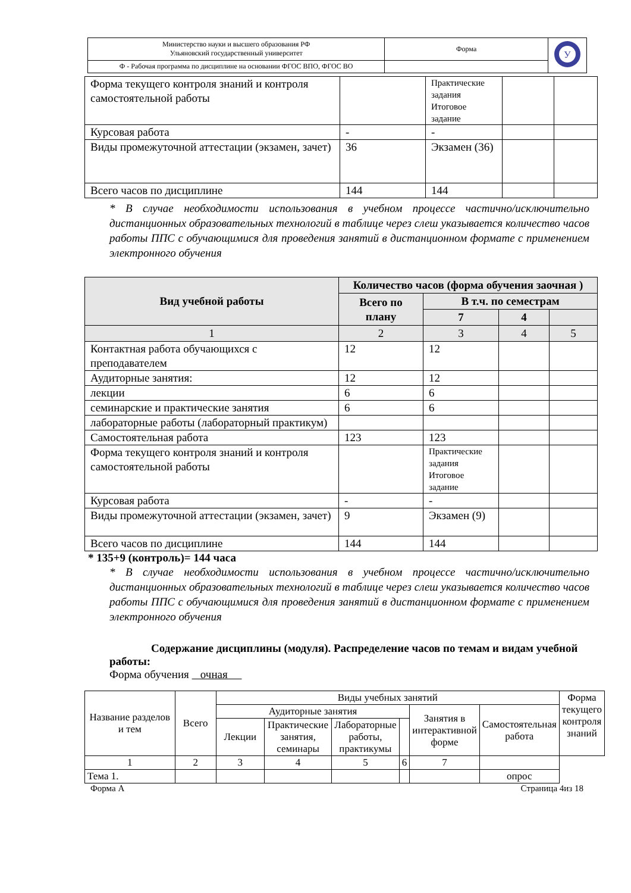| Министерство науки и высшего образования РФ Ульяновский государственный университет | Форма | У |
| Ф - Рабочая программа по дисциплине на основании ФГОС ВПО, ФГОС ВО | | |
| Форма текущего контроля знаний и контроля самостоятельной работы | | Практические задания Итоговое задание | | |
| Курсовая работа | - | - | | |
| Виды промежуточной аттестации (экзамен, зачет) | 36 | Экзамен (36) | | |
| Всего часов по дисциплине | 144 | 144 | | |
* В случае необходимости использования в учебном процессе частично/исключительно дистанционных образовательных технологий в таблице через слеш указывается количество часов работы ППС с обучающимися для проведения занятий в дистанционном формате с применением электронного обучения
| Вид учебной работы | Количество часов (форма обучения заочная ) | | | |
| --- | --- | --- | --- | --- |
| | Всего по плану | В т.ч. по семестрам | | |
| | | 7 | 4 | |
| 1 | 2 | 3 | 4 | 5 |
| Контактная работа обучающихся с преподавателем | 12 | 12 | | |
| Аудиторные занятия: | 12 | 12 | | |
| лекции | 6 | 6 | | |
| семинарские и практические занятия | 6 | 6 | | |
| лабораторные работы (лабораторный практикум) | | | | |
| Самостоятельная работа | 123 | 123 | | |
| Форма текущего контроля знаний и контроля самостоятельной работы | | Практические задания Итоговое задание | | |
| Курсовая работа | - | - | | |
| Виды промежуточной аттестации (экзамен, зачет) | 9 | Экзамен (9) | | |
| Всего часов по дисциплине | 144 | 144 | | |
* 135+9 (контроль)= 144 часа
* В случае необходимости использования в учебном процессе частично/исключительно дистанционных образовательных технологий в таблице через слеш указывается количество часов работы ППС с обучающимися для проведения занятий в дистанционном формате с применением электронного обучения
Содержание дисциплины (модуля). Распределение часов по темам и видам учебной работы:
Форма обучения очная
| Название разделов и тем | Всего | Виды учебных занятий | | | | | | Форма текущего контроля знаний |
| | | Аудиторные занятия | | | | Занятия в интерактивной форме | Самостоятельная работа | |
| | | Лекции | Практические занятия, семинары | Лабораторные работы, практикумы | | | | |
| 1 | 2 | 3 | 4 | 5 | 6 | 7 | | |
| Тема 1. | | | | | | | опрос | |
Форма А Страница 4из 18